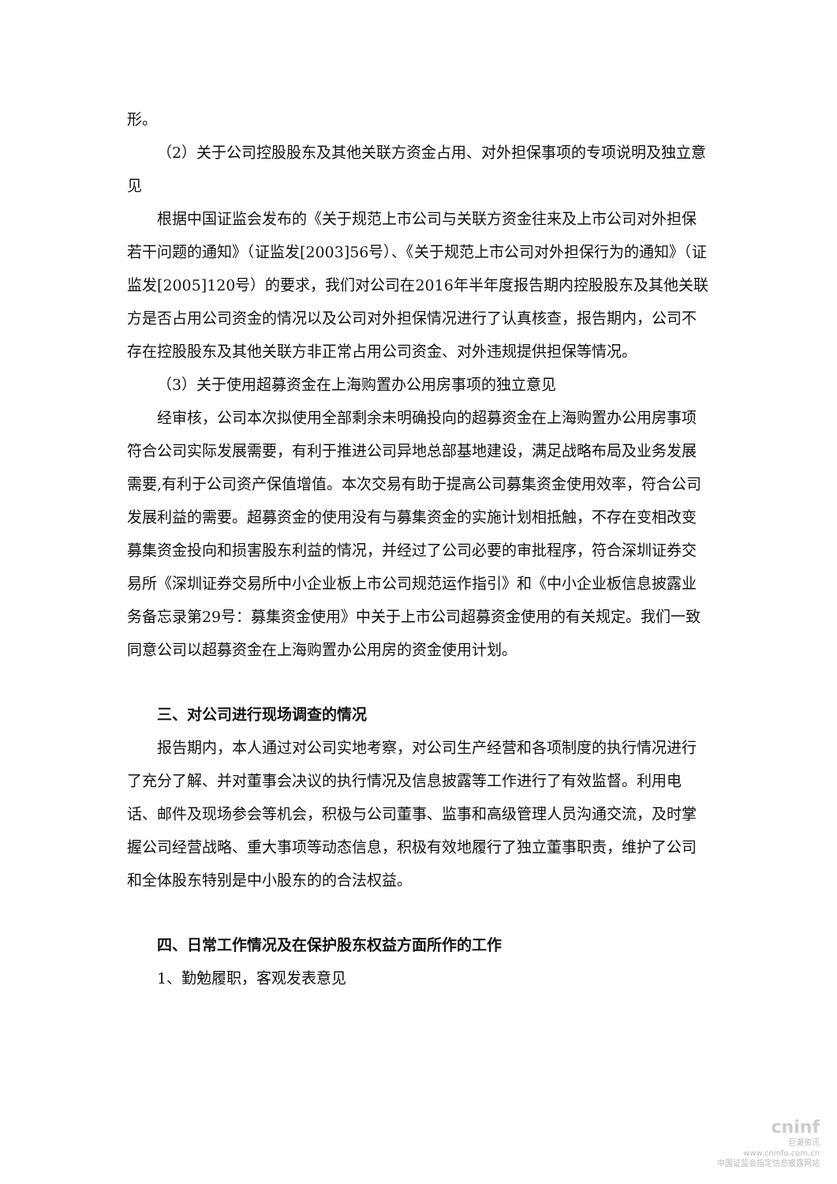形。
（2）关于公司控股股东及其他关联方资金占用、对外担保事项的专项说明及独立意见
根据中国证监会发布的《关于规范上市公司与关联方资金往来及上市公司对外担保若干问题的通知》（证监发[2003]56号）、《关于规范上市公司对外担保行为的通知》（证监发[2005]120号）的要求，我们对公司在2016年半年度报告期内控股股东及其他关联方是否占用公司资金的情况以及公司对外担保情况进行了认真核查，报告期内，公司不存在控股股东及其他关联方非正常占用公司资金、对外违规提供担保等情况。
（3）关于使用超募资金在上海购置办公用房事项的独立意见
经审核，公司本次拟使用全部剩余未明确投向的超募资金在上海购置办公用房事项符合公司实际发展需要，有利于推进公司异地总部基地建设，满足战略布局及业务发展需要,有利于公司资产保值增值。本次交易有助于提高公司募集资金使用效率，符合公司发展利益的需要。超募资金的使用没有与募集资金的实施计划相抵触，不存在变相改变募集资金投向和损害股东利益的情况，并经过了公司必要的审批程序，符合深圳证券交易所《深圳证券交易所中小企业板上市公司规范运作指引》和《中小企业板信息披露业务备忘录第29号：募集资金使用》中关于上市公司超募资金使用的有关规定。我们一致同意公司以超募资金在上海购置办公用房的资金使用计划。
三、对公司进行现场调查的情况
报告期内，本人通过对公司实地考察，对公司生产经营和各项制度的执行情况进行了充分了解、并对董事会决议的执行情况及信息披露等工作进行了有效监督。利用电话、邮件及现场参会等机会，积极与公司董事、监事和高级管理人员沟通交流，及时掌握公司经营战略、重大事项等动态信息，积极有效地履行了独立董事职责，维护了公司和全体股东特别是中小股东的的合法权益。
四、日常工作情况及在保护股东权益方面所作的工作
1、勤勉履职，客观发表意见
cninf
巨潮资讯
www.cninfo.com.cn
中国证监会指定信息披露网站